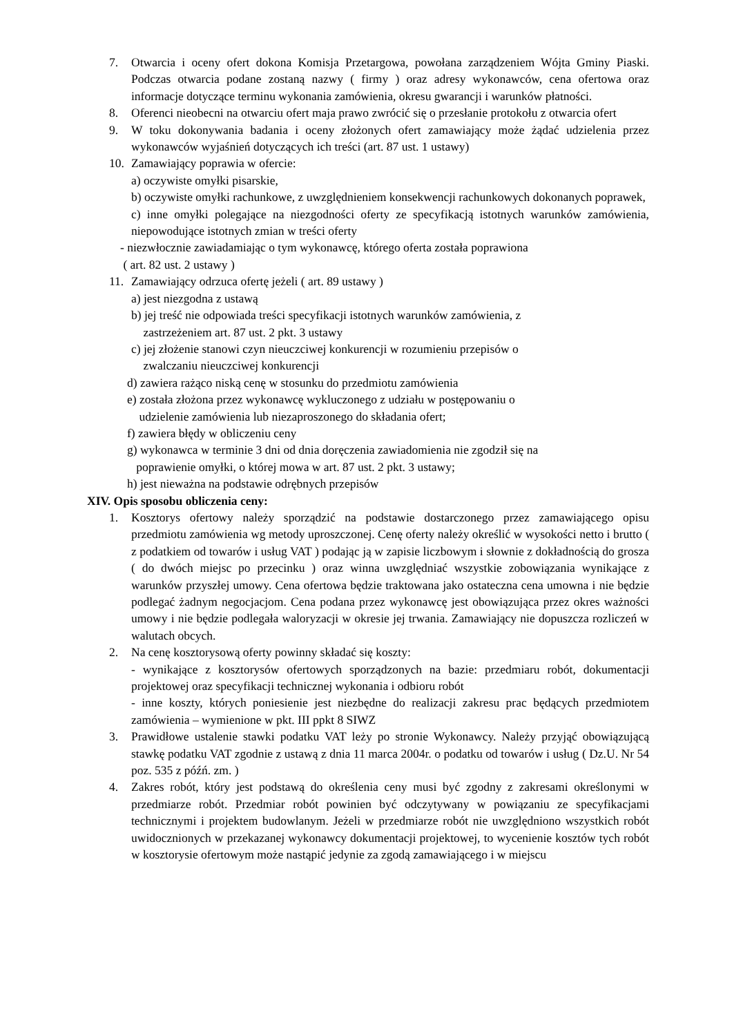7. Otwarcia i oceny ofert dokona Komisja Przetargowa, powołana zarządzeniem Wójta Gminy Piaski. Podczas otwarcia podane zostaną nazwy ( firmy ) oraz adresy wykonawców, cena ofertowa oraz informacje dotyczące terminu wykonania zamówienia, okresu gwarancji i warunków płatności.
8. Oferenci nieobecni na otwarciu ofert maja prawo zwrócić się o przesłanie protokołu z otwarcia ofert
9. W toku dokonywania badania i oceny złożonych ofert zamawiający może żądać udzielenia przez wykonawców wyjaśnień dotyczących ich treści (art. 87 ust. 1 ustawy)
10. Zamawiający poprawia w ofercie:
a) oczywiste omyłki pisarskie,
b) oczywiste omyłki rachunkowe, z uwzględnieniem konsekwencji rachunkowych dokonanych poprawek,
c) inne omyłki polegające na niezgodności oferty ze specyfikacją istotnych warunków zamówienia, niepowodujące istotnych zmian w treści oferty
- niezwłocznie zawiadamiając o tym wykonawcę, którego oferta została poprawiona
( art. 82 ust. 2 ustawy )
11. Zamawiający odrzuca ofertę jeżeli ( art. 89 ustawy )
a) jest niezgodna z ustawą
b) jej treść nie odpowiada treści specyfikacji istotnych warunków zamówienia, z
zastrzeżeniem art. 87 ust. 2 pkt. 3 ustawy
c) jej złożenie stanowi czyn nieuczciwej konkurencji w rozumieniu przepisów o
zwalczaniu nieuczciwej konkurencji
d) zawiera rażąco niską cenę w stosunku do przedmiotu zamówienia
e) została złożona przez wykonawcę wykluczonego z udziału w postępowaniu o
udzielenie zamówienia lub niezaproszonego do składania ofert;
f) zawiera błędy w obliczeniu ceny
g) wykonawca w terminie 3 dni od dnia doręczenia zawiadomienia nie zgodził się na
poprawienie omyłki, o której mowa w art. 87 ust. 2 pkt. 3 ustawy;
h) jest nieważna na podstawie odrębnych przepisów
XIV. Opis sposobu obliczenia ceny:
1. Kosztorys ofertowy należy sporządzić na podstawie dostarczonego przez zamawiającego opisu przedmiotu zamówienia wg metody uproszczonej. Cenę oferty należy określić w wysokości netto i brutto ( z podatkiem od towarów i usług VAT ) podając ją w zapisie liczbowym i słownie z dokładnością do grosza ( do dwóch miejsc po przecinku ) oraz winna uwzględniać wszystkie zobowiązania wynikające z warunków przyszłej umowy. Cena ofertowa będzie traktowana jako ostateczna cena umowna i nie będzie podlegać żadnym negocjacjom. Cena podana przez wykonawcę jest obowiązująca przez okres ważności umowy i nie będzie podlegała waloryzacji w okresie jej trwania. Zamawiający nie dopuszcza rozliczeń w walutach obcych.
2. Na cenę kosztorysową oferty powinny składać się koszty:
- wynikające z kosztorysów ofertowych sporządzonych na bazie: przedmiaru robót, dokumentacji projektowej oraz specyfikacji technicznej wykonania i odbioru robót
- inne koszty, których poniesienie jest niezbędne do realizacji zakresu prac będących przedmiotem zamówienia – wymienione w pkt. III ppkt 8 SIWZ
3. Prawidłowe ustalenie stawki podatku VAT leży po stronie Wykonawcy. Należy przyjąć obowiązującą stawkę podatku VAT zgodnie z ustawą z dnia 11 marca 2004r. o podatku od towarów i usług ( Dz.U. Nr 54 poz. 535 z późń. zm. )
4. Zakres robót, który jest podstawą do określenia ceny musi być zgodny z zakresami określonymi w przedmiarze robót. Przedmiar robót powinien być odczytywany w powiązaniu ze specyfikacjami technicznymi i projektem budowlanym. Jeżeli w przedmiarze robót nie uwzględniono wszystkich robót uwidocznionych w przekazanej wykonawcy dokumentacji projektowej, to wycenienie kosztów tych robót w kosztorysie ofertowym może nastąpić jedynie za zgodą zamawiającego i w miejscu